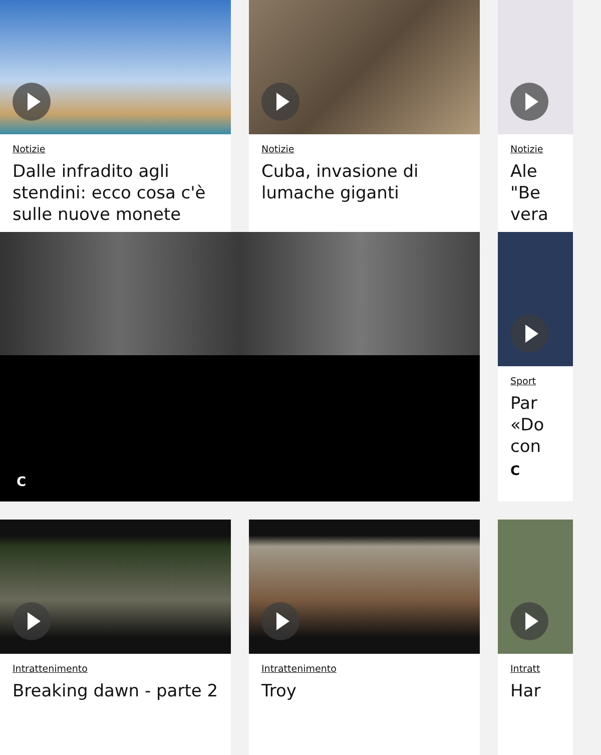Notizie
Dalle infradito agli
stendini: ecco cosa c'è
sulle nuove monete
Notizie
Cuba, invasione di
lumache giganti
Notizie
Ale
"Be
vera
C
Sport
Par
«Do
con
C
Intrattenimento
Breaking dawn - parte 2
Intrattenimento
Troy
Intratt
Har